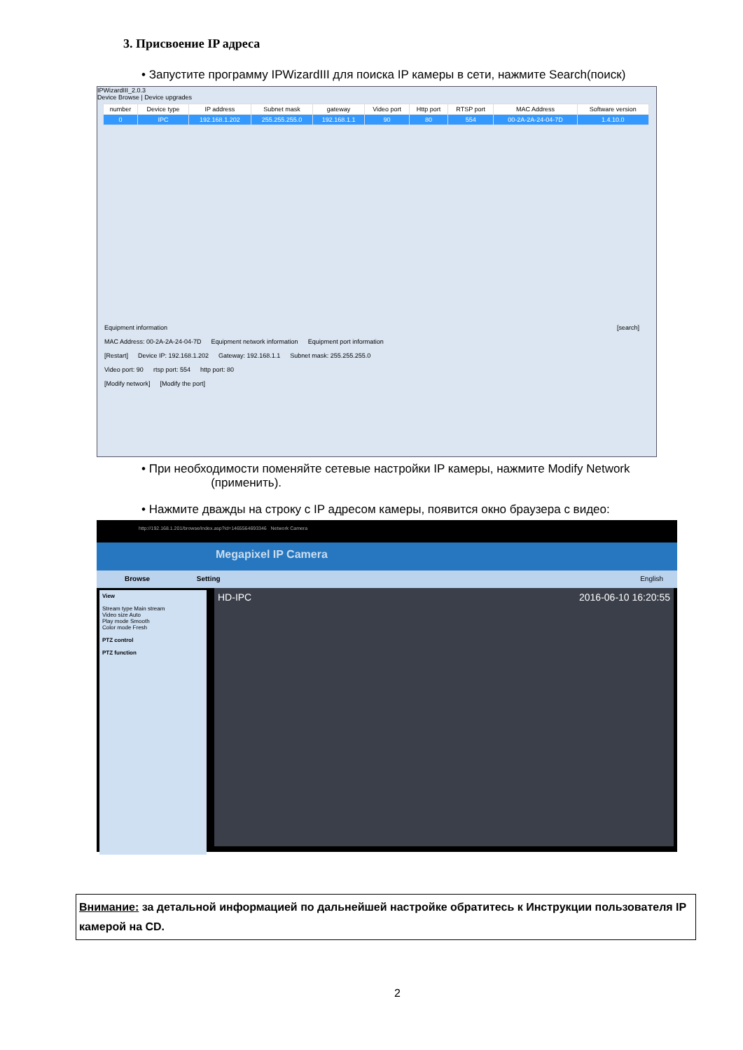3. Присвоение IP адреса
• Запустите программу IPWizardIII для поиска IP камеры в сети, нажмите Search(поиск)
IPWizardIII_2.0.3
Device Browse | Device upgrades
| number | Device type | IP address | Subnet mask | gateway | Video port | Http port | RTSP port | MAC Address | Software version |
| --- | --- | --- | --- | --- | --- | --- | --- | --- | --- |
| 0 | IPC | 192.168.1.202 | 255.255.255.0 | 192.168.1.1 | 90 | 80 | 554 | 00-2A-2A-24-04-7D | 1.4.10.0 |
Equipment information [search]
MAC Address: 00-2A-2A-24-04-7D Equipment network information Equipment port information
[Restart] Device IP: 192.168.1.202 Gateway: 192.168.1.1 Subnet mask: 255.255.255.0
Video port: 90 rtsp port: 554 http port: 80
[Modify network] [Modify the port]
• При необходимости поменяйте сетевые настройки IP камеры, нажмите Modify Network
(применить).
• Нажмите дважды на строку с IP адресом камеры, появится окно браузера с видео:
http://192.168.1.201/browse/index.asp?id=1465564693346 Network Camera
Megapixel IP Camera
Browse Setting English
View
Stream type Main stream
Video size Auto
Play mode Smooth
Color mode Fresh
PTZ control
PTZ function
HD-IPC 2016-06-10 16:20:55
Внимание: за детальной информацией по дальнейшей настройке обратитесь к Инструкции пользователя IP камерой на CD.
2